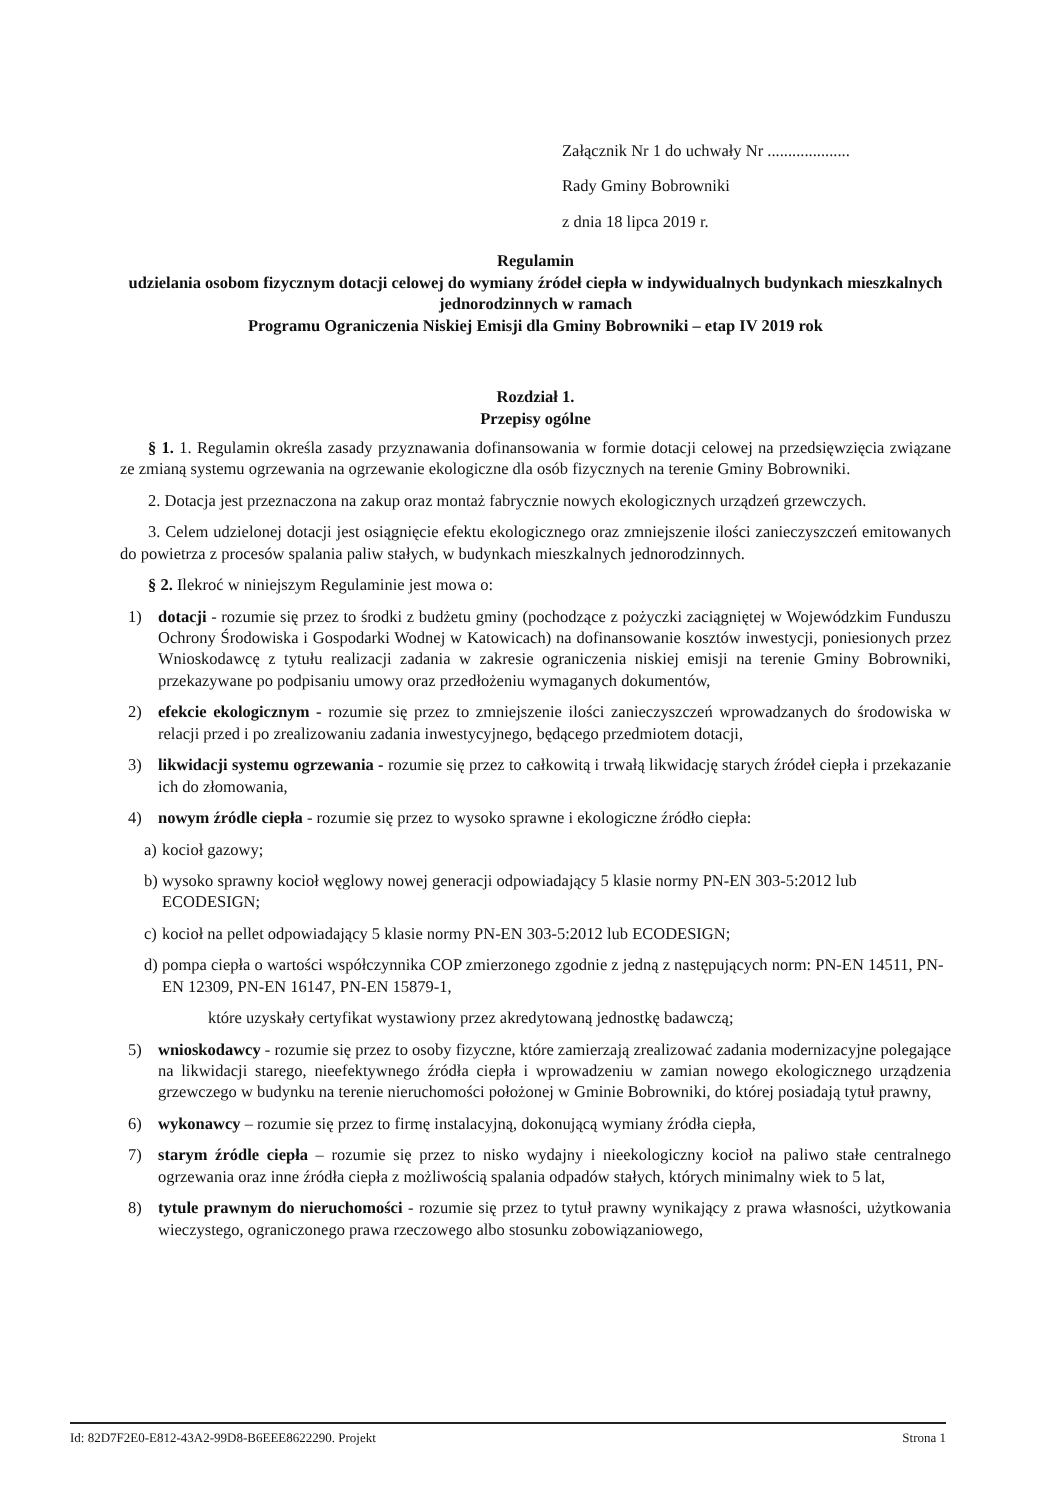Załącznik Nr 1 do uchwały Nr ....................
Rady Gminy Bobrowniki
z dnia 18 lipca 2019 r.
Regulamin
udzielania osobom fizycznym dotacji celowej do wymiany źródeł ciepła w indywidualnych budynkach mieszkalnych jednorodzinnych w ramach
Programu Ograniczenia Niskiej Emisji dla Gminy Bobrowniki – etap IV 2019 rok
Rozdział 1.
Przepisy ogólne
§ 1. 1. Regulamin określa zasady przyznawania dofinansowania w formie dotacji celowej na przedsięwzięcia związane ze zmianą systemu ogrzewania na ogrzewanie ekologiczne dla osób fizycznych na terenie Gminy Bobrowniki.
2. Dotacja jest przeznaczona na zakup oraz montaż fabrycznie nowych ekologicznych urządzeń grzewczych.
3. Celem udzielonej dotacji jest osiągnięcie efektu ekologicznego oraz zmniejszenie ilości zanieczyszczeń emitowanych do powietrza z procesów spalania paliw stałych, w budynkach mieszkalnych jednorodzinnych.
§ 2. Ilekroć w niniejszym Regulaminie jest mowa o:
1) dotacji - rozumie się przez to środki z budżetu gminy (pochodzące z pożyczki zaciągniętej w Wojewódzkim Funduszu Ochrony Środowiska i Gospodarki Wodnej w Katowicach) na dofinansowanie kosztów inwestycji, poniesionych przez Wnioskodawcę z tytułu realizacji zadania w zakresie ograniczenia niskiej emisji na terenie Gminy Bobrowniki, przekazywane po podpisaniu umowy oraz przedłożeniu wymaganych dokumentów,
2) efekcie ekologicznym - rozumie się przez to zmniejszenie ilości zanieczyszczeń wprowadzanych do środowiska w relacji przed i po zrealizowaniu zadania inwestycyjnego, będącego przedmiotem dotacji,
3) likwidacji systemu ogrzewania - rozumie się przez to całkowitą i trwałą likwidację starych źródeł ciepła i przekazanie ich do złomowania,
4) nowym źródle ciepła - rozumie się przez to wysoko sprawne i ekologiczne źródło ciepła:
a) kocioł gazowy;
b) wysoko sprawny kocioł węglowy nowej generacji odpowiadający 5 klasie normy PN-EN 303-5:2012 lub ECODESIGN;
c) kocioł na pellet odpowiadający 5 klasie normy PN-EN 303-5:2012 lub ECODESIGN;
d) pompa ciepła o wartości współczynnika COP zmierzonego zgodnie z jedną z następujących norm: PN-EN 14511, PN-EN 12309, PN-EN 16147, PN-EN 15879-1,
które uzyskały certyfikat wystawiony przez akredytowaną jednostkę badawczą;
5) wnioskodawcy - rozumie się przez to osoby fizyczne, które zamierzają zrealizować zadania modernizacyjne polegające na likwidacji starego, nieefektywnego źródła ciepła i wprowadzeniu w zamian nowego ekologicznego urządzenia grzewczego w budynku na terenie nieruchomości położonej w Gminie Bobrowniki, do której posiadają tytuł prawny,
6) wykonawcy – rozumie się przez to firmę instalacyjną, dokonującą wymiany źródła ciepła,
7) starym źródle ciepła – rozumie się przez to nisko wydajny i nieekologiczny kocioł na paliwo stałe centralnego ogrzewania oraz inne źródła ciepła z możliwością spalania odpadów stałych, których minimalny wiek to 5 lat,
8) tytule prawnym do nieruchomości - rozumie się przez to tytuł prawny wynikający z prawa własności, użytkowania wieczystego, ograniczonego prawa rzeczowego albo stosunku zobowiązaniowego,
Id: 82D7F2E0-E812-43A2-99D8-B6EEE8622290. Projekt Strona 1